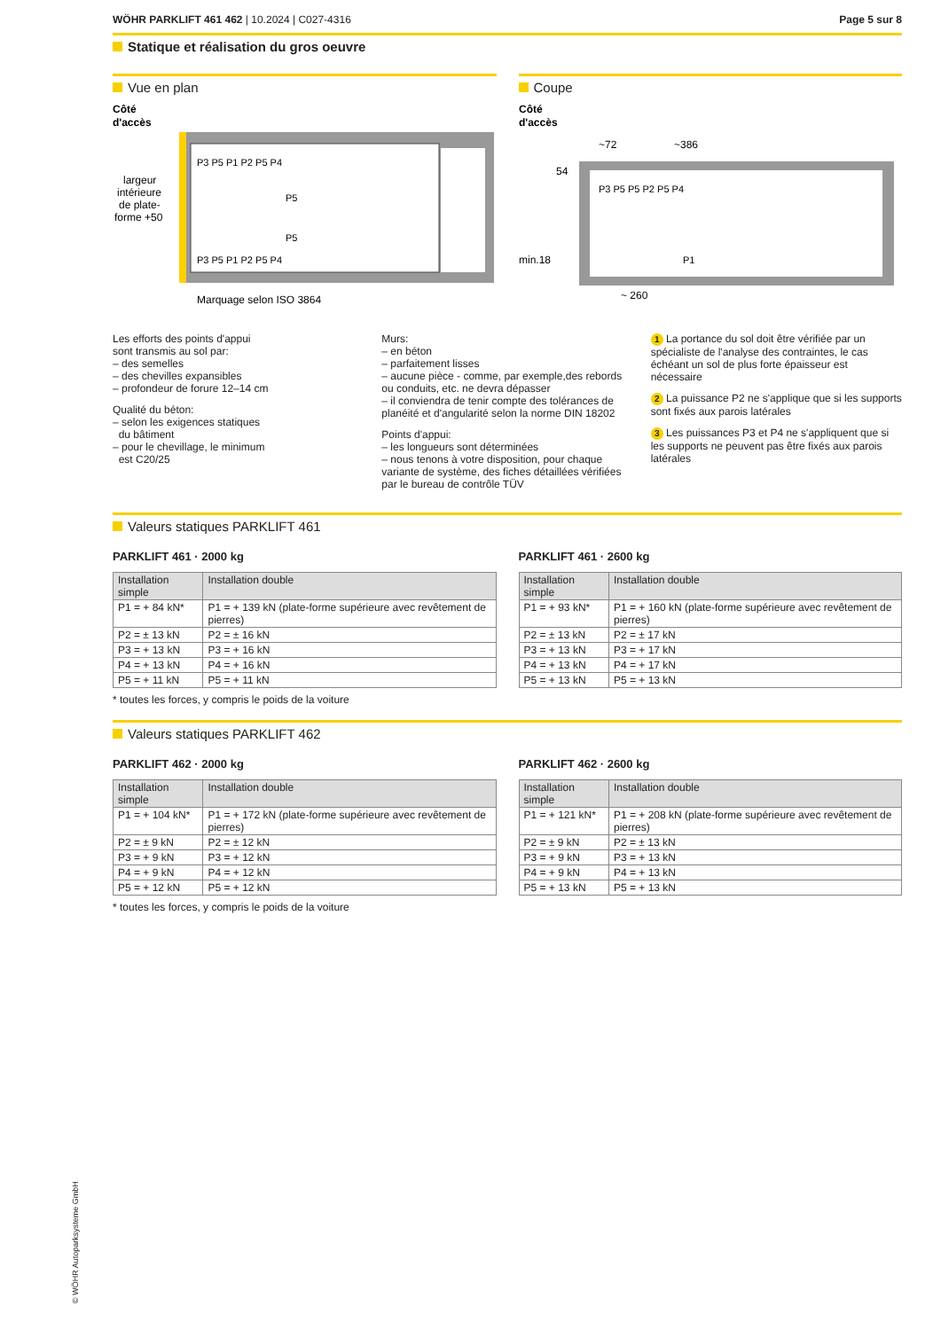WÖHR PARKLIFT 461 462 | 10.2024 | C027-4316
Page 5 sur 8
Statique et réalisation du gros oeuvre
Vue en plan
Côté
d'accès
P3 P5 P1 P2 P5 P4
P5
P5
P3 P5 P1 P2 P5 P4
largeur
intérieure
de plate-
forme +50
Marquage selon ISO 3864
Coupe
Côté
d'accès
~72
~386
54
P3 P5 P5 P2 P5 P4
P1
min.18
~ 260
Les efforts des points d'appui
sont transmis au sol par:
– des semelles
– des chevilles expansibles
– profondeur de forure 12–14 cm
Qualité du béton:
– selon les exigences statiques
du bâtiment
– pour le chevillage, le minimum
est C20/25
Murs:
– en béton
– parfaitement lisses
– aucune pièce - comme, par exemple,des rebords ou conduits, etc. ne devra dépasser
– il conviendra de tenir compte des tolérances de planéité et d'angularité selon la norme DIN 18202
Points d'appui:
– les longueurs sont déterminées
– nous tenons à votre disposition, pour chaque variante de système, des fiches détaillées vérifiées par le bureau de contrôle TÜV
1 La portance du sol doit être vérifiée par un spécialiste de l'analyse des contraintes, le cas échéant un sol de plus forte épaisseur est nécessaire
2 La puissance P2 ne s'applique que si les supports sont fixés aux parois latérales
3 Les puissances P3 et P4 ne s'appliquent que si les supports ne peuvent pas être fixés aux parois latérales
Valeurs statiques PARKLIFT 461
PARKLIFT 461 · 2000 kg
| Installation simple | Installation double |
| --- | --- |
| P1 = + 84 kN* | P1 = + 139 kN (plate-forme supérieure avec revêtement de pierres) |
| P2 = ± 13 kN | P2 = ± 16 kN |
| P3 = + 13 kN | P3 = + 16 kN |
| P4 = + 13 kN | P4 = + 16 kN |
| P5 = + 11 kN | P5 = + 11 kN |
* toutes les forces, y compris le poids de la voiture
PARKLIFT 461 · 2600 kg
| Installation simple | Installation double |
| --- | --- |
| P1 = + 93 kN* | P1 = + 160 kN (plate-forme supérieure avec revêtement de pierres) |
| P2 = ± 13 kN | P2 = ± 17 kN |
| P3 = + 13 kN | P3 = + 17 kN |
| P4 = + 13 kN | P4 = + 17 kN |
| P5 = + 13 kN | P5 = + 13 kN |
Valeurs statiques PARKLIFT 462
PARKLIFT 462 · 2000 kg
| Installation simple | Installation double |
| --- | --- |
| P1 = + 104 kN* | P1 = + 172 kN (plate-forme supérieure avec revêtement de pierres) |
| P2 = ± 9 kN | P2 = ± 12 kN |
| P3 = + 9 kN | P3 = + 12 kN |
| P4 = + 9 kN | P4 = + 12 kN |
| P5 = + 12 kN | P5 = + 12 kN |
* toutes les forces, y compris le poids de la voiture
PARKLIFT 462 · 2600 kg
| Installation simple | Installation double |
| --- | --- |
| P1 = + 121 kN* | P1 = + 208 kN (plate-forme supérieure avec revêtement de pierres) |
| P2 = ± 9 kN | P2 = ± 13 kN |
| P3 = + 9 kN | P3 = + 13 kN |
| P4 = + 9 kN | P4 = + 13 kN |
| P5 = + 13 kN | P5 = + 13 kN |
© WÖHR Autoparksysteme GmbH